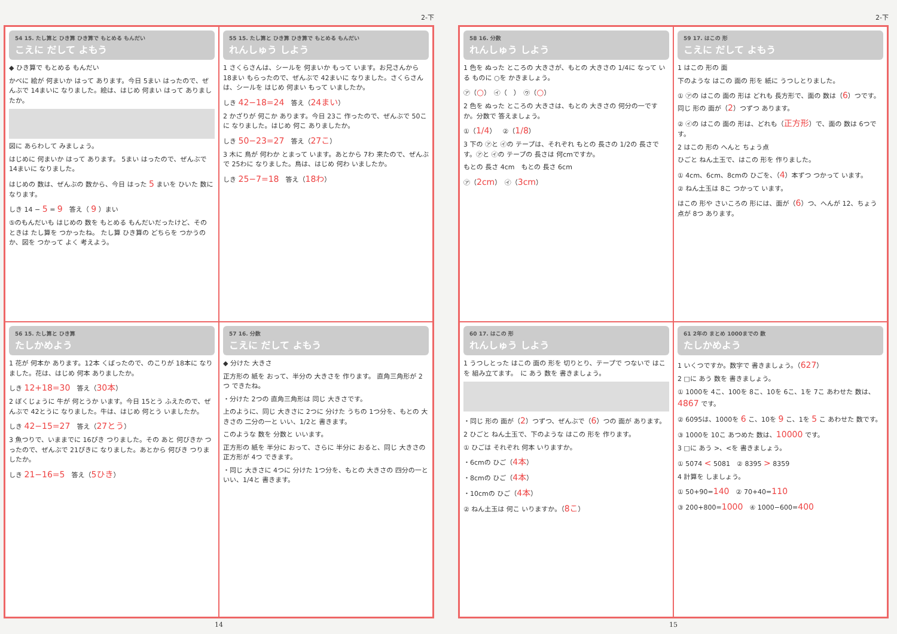2-下
54 15. たし算と ひき算 ひき算で もとめる もんだい
こえに だして よもう
◆ ひき算で もとめる もんだい
かべに 絵が 何まいか はって あります。今日 5まい はったので、ぜんぶで 14まいに なりました。絵は、はじめ 何まい はって ありましたか。
図に あらわして みましょう。
はじめに 何まいか はって あります。 5まい はったので、ぜんぶで 14まいに なりました。
はじめの 数は、ぜんぶの 数から、今日 はった 5 まいを ひいた 数に なります。
しき 14 − 5 = 9　答え（ 9 ）まい
⑤のもんだいも はじめの 数を もとめる もんだいだったけど、その ときは たし算を つかったね。 たし算 ひき算の どちらを つかうのか、図を つかって よく 考えよう。
55 15. たし算と ひき算 ひき算で もとめる もんだい
れんしゅう しよう
1 さくらさんは、シールを 何まいか もって います。お兄さんから 18まい もらったので、ぜんぶで 42まいに なりました。さくらさんは、シールを はじめ 何まい もって いましたか。
しき 42−18=24　答え（24まい）
2 かざりが 何こか あります。今日 23こ 作ったので、ぜんぶで 50こに なりました。はじめ 何こ ありましたか。
しき 50−23=27　答え（27こ）
3 木に 鳥が 何わか とまって います。あとから 7わ 来たので、ぜんぶで 25わに なりました。鳥は、はじめ 何わ いましたか。
しき 25−7=18　答え（18わ）
56 15. たし算と ひき算
たしかめよう
1 花が 何本か あります。12本 くばったので、のこりが 18本に なりました。花は、はじめ 何本 ありましたか。
しき 12+18=30　答え（30本）
2 ぼくじょうに 牛が 何とうか います。今日 15とう ふえたので、ぜんぶで 42とうに なりました。牛は、はじめ 何とう いましたか。
しき 42−15=27　答え（27とう）
3 魚つりで、いままでに 16ぴき つりました。その あと 何びきか つったので、ぜんぶで 21ぴきに なりました。あとから 何びき つりましたか。
しき 21−16=5　答え（5ひき）
57 16. 分数
こえに だして よもう
◆ 分けた 大きさ
正方形の 紙を おって、半分の 大きさを 作ります。 直角三角形が 2つ できたね。
・分けた 2つの 直角三角形は 同じ 大きさです。
上のように、同じ 大きさに 2つに 分けた うちの 1つ分を、もとの 大きさの 二分の一と いい、1/2と 書きます。
このような 数を 分数と いいます。
正方形の 紙を 半分に おって、さらに 半分に おると、同じ 大きさの 正方形が 4つ できます。
・同じ 大きさに 4つに 分けた 1つ分を、もとの 大きさの 四分の一と いい、1/4と 書きます。
14
2-下
58 16. 分数
れんしゅう しよう
1 色を ぬった ところの 大きさが、もとの 大きさの 1/4に なって いる ものに ○を かきましょう。
㋐（○）　㋑（　）　㋒（○）
2 色を ぬった ところの 大きさは、もとの 大きさの 何分の一ですか。分数で 答えましょう。
①（1/4）　②（1/8）
3 下の ㋐と ㋑の テープは、それぞれ もとの 長さの 1/2の 長さです。㋐と ㋑の テープの 長さは 何cmですか。
もとの 長さ 4cm　もとの 長さ 6cm
㋐（2cm）　㋑（3cm）
59 17. はこの 形
こえに だして よもう
1 はこの 形の 面
下のような はこの 面の 形を 紙に うつしとりました。
① ㋐の はこの 面の 形は どれも 長方形で、面の 数は（6）つです。同じ 形の 面が（2）つずつ あります。
② ㋑の はこの 面の 形は、どれも（正方形）で、面の 数は 6つです。
2 はこの 形の へんと ちょう点
ひごと ねん土玉で、はこの 形を 作りました。
① 4cm、6cm、8cmの ひごを、（4）本ずつ つかって います。
② ねん土玉は 8こ つかって います。
はこの 形や さいころの 形には、面が（6）つ、へんが 12、ちょう点が 8つ あります。
60 17. はこの 形
れんしゅう しよう
1 うつしとった はこの 面の 形を 切りとり、テープで つないで はこを 組み立てます。　に あう 数を 書きましょう。
・同じ 形の 面が（2）つずつ、ぜんぶで（6）つの 面が あります。
2 ひごと ねん土玉で、下のような はこの 形を 作ります。
① ひごは それぞれ 何本 いりますか。
・6cmの ひご（4本）
・8cmの ひご（4本）
・10cmの ひご（4本）
② ねん土玉は 何こ いりますか。（8こ）
61 2年の まとめ 1000までの 数
たしかめよう
1 いくつですか。数字で 書きましょう。（627）
2 □に あう 数を 書きましょう。
① 1000を 4こ、100を 8こ、10を 6こ、1を 7こ あわせた 数は、4867 です。
② 6095は、1000を 6 こ、10を 9 こ、1を 5 こ あわせた 数です。
③ 1000を 10こ あつめた 数は、10000 です。
3 □に あう >、<を 書きましょう。
① 5074 < 5081　② 8395 > 8359
4 計算を しましょう。
① 50+90=140　② 70+40=110
③ 200+800=1000　④ 1000−600=400
15